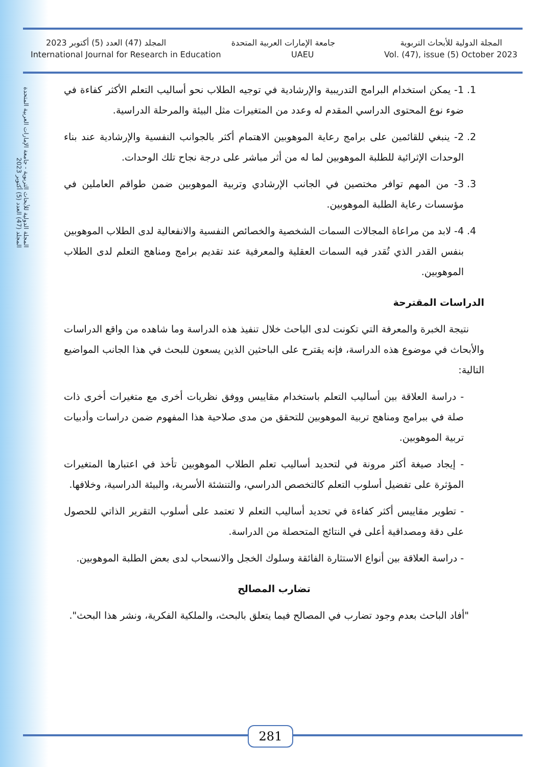المجلة الدولية للأبحاث التربوية جامعة الإمارات العربية المتحدة المجلد (47) العدد (5) أكتوبر 2023
International Journal for Research in Education UAEU Vol. (47), issue (5) October 2023
المجلة الدولية للأبحاث التربوية - جامعة الإمارات العربية المتحدة
المجلد (47) العدد (5) أكتوبر 2023
1. 1- يمكن استخدام البرامج التدريبية والإرشادية في توجيه الطلاب نحو أساليب التعلم الأكثر كفاءة في ضوء نوع المحتوى الدراسي المقدم له وعدد من المتغيرات مثل البيئة والمرحلة الدراسية.
2. 2- ينبغي للقائمين على برامج رعاية الموهوبين الاهتمام أكثر بالجوانب النفسية والإرشادية عند بناء الوحدات الإثرائية للطلبة الموهوبين لما له من أثر مباشر على درجة نجاح تلك الوحدات.
3. 3- من المهم توافر مختصين في الجانب الإرشادي وتربية الموهوبين ضمن طواقم العاملين في مؤسسات رعاية الطلبة الموهوبين.
4. 4- لابد من مراعاة المجالات السمات الشخصية والخصائص النفسية والانفعالية لدى الطلاب الموهوبين بنفس القدر الذي تُقدر فيه السمات العقلية والمعرفية عند تقديم برامج ومناهج التعلم لدى الطلاب الموهوبين.
الدراسات المقترحة
نتيجة الخبرة والمعرفة التي تكونت لدى الباحث خلال تنفيذ هذه الدراسة وما شاهده من واقع الدراسات والأبحاث في موضوع هذه الدراسة، فإنه يقترح على الباحثين الذين يسعون للبحث في هذا الجانب المواضيع التالية:
- دراسة العلاقة بين أساليب التعلم باستخدام مقاييس ووفق نظريات أخرى مع متغيرات أخرى ذات صلة في ببرامج ومناهج تربية الموهوبين للتحقق من مدى صلاحية هذا المفهوم ضمن دراسات وأدبيات تربية الموهوبين.
- إيجاد صيغة أكثر مرونة في لتحديد أساليب تعلم الطلاب الموهوبين تأخذ في اعتبارها المتغيرات المؤثرة على تفضيل أسلوب التعلم كالتخصص الدراسي، والتنشئة الأسرية، والبيئة الدراسية، وخلافها.
- تطوير مقاييس أكثر كفاءة في تحديد أساليب التعلم لا تعتمد على أسلوب التقرير الذاتي للحصول على دقة ومصداقية أعلى في النتائج المتحصلة من الدراسة.
- دراسة العلاقة بين أنواع الاستثارة الفائقة وسلوك الخجل والانسحاب لدى بعض الطلبة الموهوبين.
تضارب المصالح
"أفاد الباحث بعدم وجود تضارب في المصالح فيما يتعلق بالبحث، والملكية الفكرية، ونشر هذا البحث".
281